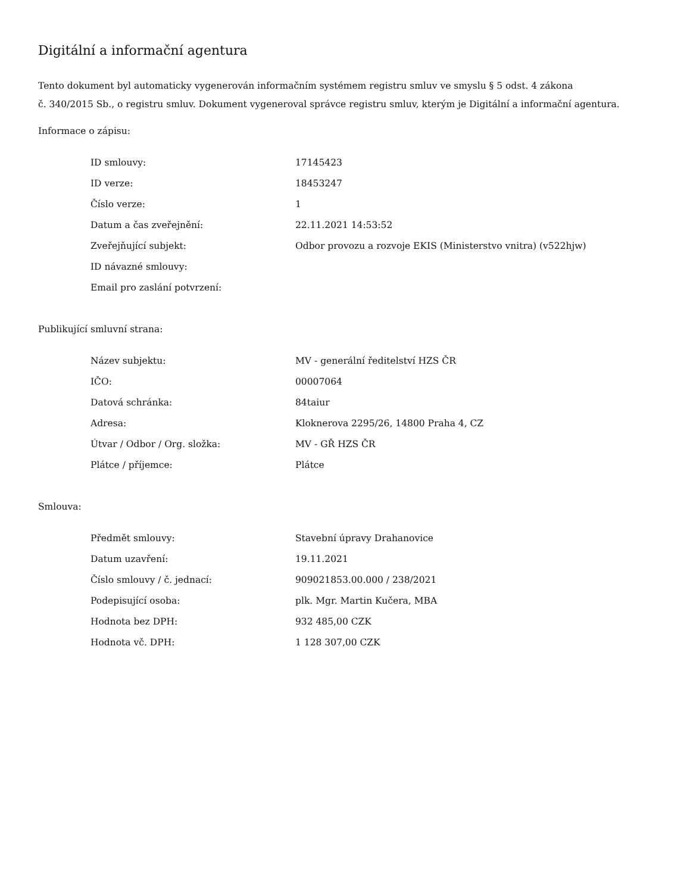Digitální a informační agentura
Tento dokument byl automaticky vygenerován informačním systémem registru smluv ve smyslu § 5 odst. 4 zákona
č. 340/2015 Sb., o registru smluv. Dokument vygeneroval správce registru smluv, kterým je Digitální a informační agentura.
Informace o zápisu:
| ID smlouvy: | 17145423 |
| ID verze: | 18453247 |
| Číslo verze: | 1 |
| Datum a čas zveřejnění: | 22.11.2021 14:53:52 |
| Zveřejňující subjekt: | Odbor provozu a rozvoje EKIS (Ministerstvo vnitra) (v522hjw) |
| ID návazné smlouvy: | |
| Email pro zaslání potvrzení: | |
Publikující smluvní strana:
| Název subjektu: | MV - generální ředitelství HZS ČR |
| IČO: | 00007064 |
| Datová schránka: | 84taiur |
| Adresa: | Kloknerova 2295/26, 14800 Praha 4, CZ |
| Útvar / Odbor / Org. složka: | MV - GŘ HZS ČR |
| Plátce / příjemce: | Plátce |
Smlouva:
| Předmět smlouvy: | Stavební úpravy Drahanovice |
| Datum uzavření: | 19.11.2021 |
| Číslo smlouvy / č. jednací: | 909021853.00.000 / 238/2021 |
| Podepisující osoba: | plk. Mgr. Martin Kučera, MBA |
| Hodnota bez DPH: | 932 485,00 CZK |
| Hodnota vč. DPH: | 1 128 307,00 CZK |